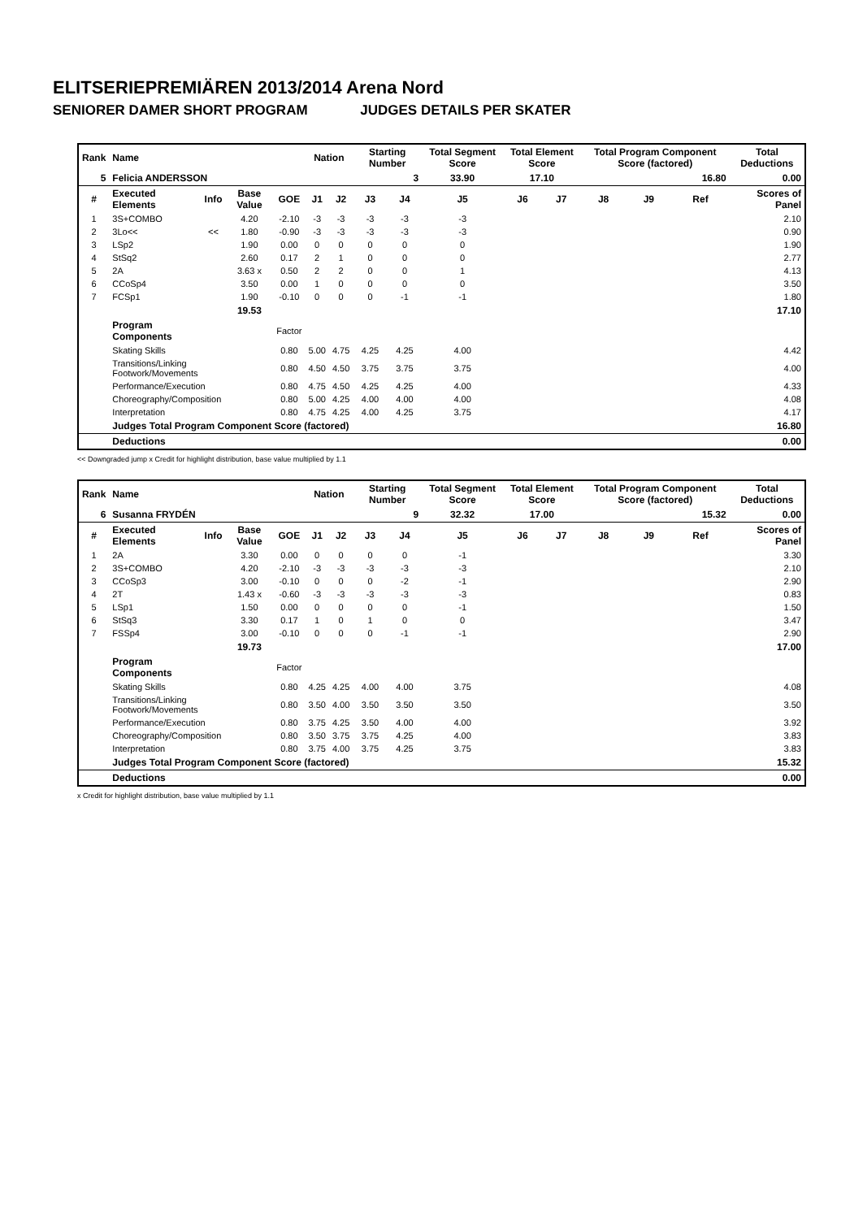ELITSERIEPREMIÄREN 2013/2014 Arena Nord
SENIORER DAMER SHORT PROGRAM JUDGES DETAILS PER SKATER
| Rank | Name | | | | Nation | | Starting Number | | Total Segment Score | Total Element Score | | Total Program Component Score (factored) | | | Total Deductions |
| --- | --- | --- | --- | --- | --- | --- | --- | --- | --- | --- | --- | --- | --- | --- | --- |
| 5 | Felicia ANDERSSON | | | | | | 3 | | 33.90 | 17.10 | | 16.80 | | | 0.00 |
| # | Executed Elements | Info | Base Value | GOE | J1 | J2 | J3 | J4 | J5 | J6 | J7 | J8 | J9 | Ref | Scores of Panel |
| 1 | 3S+COMBO | | 4.20 | -2.10 | -3 | -3 | -3 | -3 | -3 | | | | | | 2.10 |
| 2 | 3Lo<< | << | 1.80 | -0.90 | -3 | -3 | -3 | -3 | -3 | | | | | | 0.90 |
| 3 | LSp2 | | 1.90 | 0.00 | 0 | 0 | 0 | 0 | 0 | | | | | | 1.90 |
| 4 | StSq2 | | 2.60 | 0.17 | 2 | 1 | 0 | 0 | 0 | | | | | | 2.77 |
| 5 | 2A | | 3.63 x | 0.50 | 2 | 2 | 0 | 0 | 1 | | | | | | 4.13 |
| 6 | CCoSp4 | | 3.50 | 0.00 | 1 | 0 | 0 | 0 | 0 | | | | | | 3.50 |
| 7 | FCSp1 | | 1.90 | -0.10 | 0 | 0 | 0 | -1 | -1 | | | | | | 1.80 |
| | | | 19.53 | | | | | | | | | | | | 17.10 |
| | Program Components | | | Factor | | | | | | | | | | | |
| | Skating Skills | | | 0.80 | 5.00 | 4.75 | 4.25 | 4.25 | 4.00 | | | | | | 4.42 |
| | Transitions/Linking Footwork/Movements | | | 0.80 | 4.50 | 4.50 | 3.75 | 3.75 | 3.75 | | | | | | 4.00 |
| | Performance/Execution | | | 0.80 | 4.75 | 4.50 | 4.25 | 4.25 | 4.00 | | | | | | 4.33 |
| | Choreography/Composition | | | 0.80 | 5.00 | 4.25 | 4.00 | 4.00 | 4.00 | | | | | | 4.08 |
| | Interpretation | | | 0.80 | 4.75 | 4.25 | 4.00 | 4.25 | 3.75 | | | | | | 4.17 |
| | Judges Total Program Component Score (factored) | | | | | | | | | | | | | | 16.80 |
| | Deductions | | | | | | | | | | | | | | 0.00 |
<< Downgraded jump x Credit for highlight distribution, base value multiplied by 1.1
| Rank | Name | | | | Nation | | Starting Number | | Total Segment Score | Total Element Score | | Total Program Component Score (factored) | | | Total Deductions |
| --- | --- | --- | --- | --- | --- | --- | --- | --- | --- | --- | --- | --- | --- | --- | --- |
| 6 | Susanna FRYDÉN | | | | | | 9 | | 32.32 | 17.00 | | 15.32 | | | 0.00 |
| # | Executed Elements | Info | Base Value | GOE | J1 | J2 | J3 | J4 | J5 | J6 | J7 | J8 | J9 | Ref | Scores of Panel |
| 1 | 2A | | 3.30 | 0.00 | 0 | 0 | 0 | 0 | -1 | | | | | | 3.30 |
| 2 | 3S+COMBO | | 4.20 | -2.10 | -3 | -3 | -3 | -3 | -3 | | | | | | 2.10 |
| 3 | CCoSp3 | | 3.00 | -0.10 | 0 | 0 | 0 | -2 | -1 | | | | | | 2.90 |
| 4 | 2T | | 1.43 x | -0.60 | -3 | -3 | -3 | -3 | -3 | | | | | | 0.83 |
| 5 | LSp1 | | 1.50 | 0.00 | 0 | 0 | 0 | 0 | -1 | | | | | | 1.50 |
| 6 | StSq3 | | 3.30 | 0.17 | 1 | 0 | 1 | 0 | 0 | | | | | | 3.47 |
| 7 | FSSp4 | | 3.00 | -0.10 | 0 | 0 | 0 | -1 | -1 | | | | | | 2.90 |
| | | | 19.73 | | | | | | | | | | | | 17.00 |
| | Program Components | | | Factor | | | | | | | | | | | |
| | Skating Skills | | | 0.80 | 4.25 | 4.25 | 4.00 | 4.00 | 3.75 | | | | | | 4.08 |
| | Transitions/Linking Footwork/Movements | | | 0.80 | 3.50 | 4.00 | 3.50 | 3.50 | 3.50 | | | | | | 3.50 |
| | Performance/Execution | | | 0.80 | 3.75 | 4.25 | 3.50 | 4.00 | 4.00 | | | | | | 3.92 |
| | Choreography/Composition | | | 0.80 | 3.50 | 3.75 | 3.75 | 4.25 | 4.00 | | | | | | 3.83 |
| | Interpretation | | | 0.80 | 3.75 | 4.00 | 3.75 | 4.25 | 3.75 | | | | | | 3.83 |
| | Judges Total Program Component Score (factored) | | | | | | | | | | | | | | 15.32 |
| | Deductions | | | | | | | | | | | | | | 0.00 |
x Credit for highlight distribution, base value multiplied by 1.1